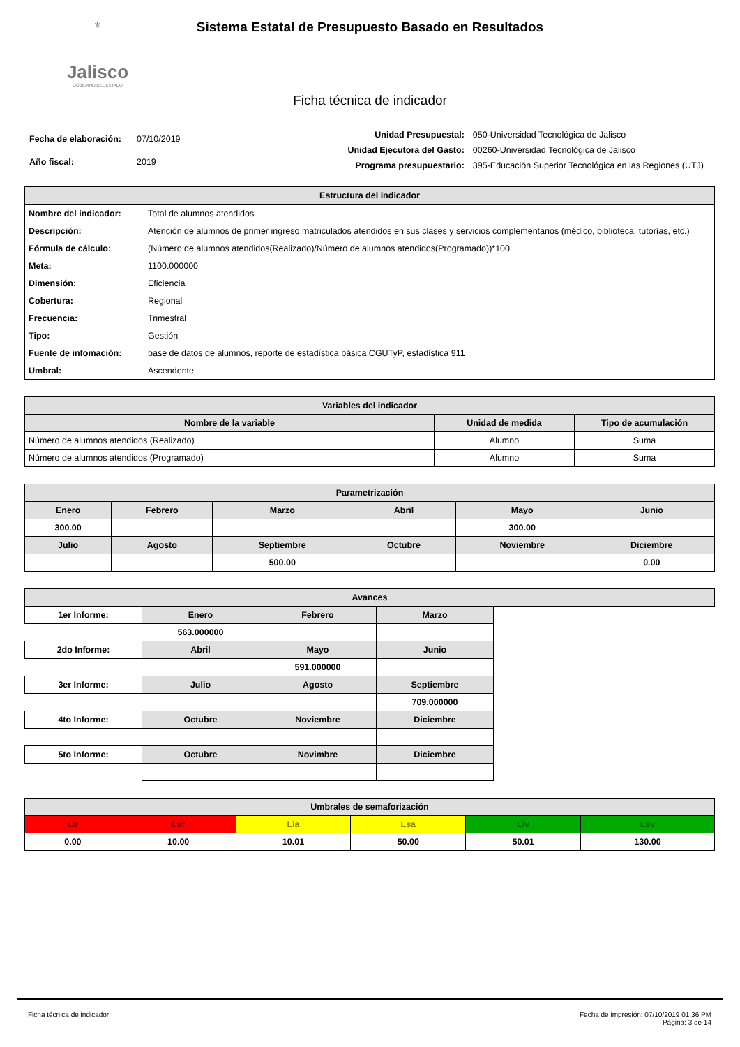⚜
Jalisco
GOBIERNO DEL ESTADO
Sistema Estatal de Presupuesto Basado en Resultados
Ficha técnica de indicador
| Fecha de elaboración: | 07/10/2019 |
| Año fiscal: | 2019 |
| Unidad Presupuestal: | 050-Universidad Tecnológica de Jalisco |
| Unidad Ejecutora del Gasto: | 00260-Universidad Tecnológica de Jalisco |
| Programa presupuestario: | 395-Educación Superior Tecnológica en las Regiones (UTJ) |
| Estructura del indicador | |
| --- | --- |
| Nombre del indicador: | Total de alumnos atendidos |
| Descripción: | Atención de alumnos de primer ingreso matriculados atendidos en sus clases y servicios complementarios (médico, biblioteca, tutorías, etc.) |
| Fórmula de cálculo: | (Número de alumnos atendidos(Realizado)/Número de alumnos atendidos(Programado))*100 |
| Meta: | 1100.000000 |
| Dimensión: | Eficiencia |
| Cobertura: | Regional |
| Frecuencia: | Trimestral |
| Tipo: | Gestión |
| Fuente de infomación: | base de datos de alumnos, reporte de estadística básica CGUTyP, estadística 911 |
| Umbral: | Ascendente |
| Variables del indicador | | |
| --- | --- | --- |
| Nombre de la variable | Unidad de medida | Tipo de acumulación |
| Número de alumnos atendidos (Realizado) | Alumno | Suma |
| Número de alumnos atendidos (Programado) | Alumno | Suma |
| Parametrización | | | | | |
| --- | --- | --- | --- | --- | --- |
| Enero | Febrero | Marzo | Abril | Mayo | Junio |
| 300.00 | | | | 300.00 | |
| Julio | Agosto | Septiembre | Octubre | Noviembre | Diciembre |
| | | 500.00 | | | 0.00 |
| Avances | | | | |
| --- | --- | --- | --- | --- |
| 1er Informe: | Enero | Febrero | Marzo | |
| | 563.000000 | | | |
| 2do Informe: | Abril | Mayo | Junio | |
| | | 591.000000 | | |
| 3er Informe: | Julio | Agosto | Septiembre | |
| | | | 709.000000 | |
| 4to Informe: | Octubre | Noviembre | Diciembre | |
| 5to Informe: | Octubre | Novimbre | Diciembre | |
| Umbrales de semaforización | | | | | |
| --- | --- | --- | --- | --- | --- |
| Lir | Lsr | Lia | Lsa | Liv | Lsv |
| 0.00 | 10.00 | 10.01 | 50.00 | 50.01 | 130.00 |
Ficha técnica de indicador Fecha de impresión: 07/10/2019 01:36 PM
Página: 3 de 14